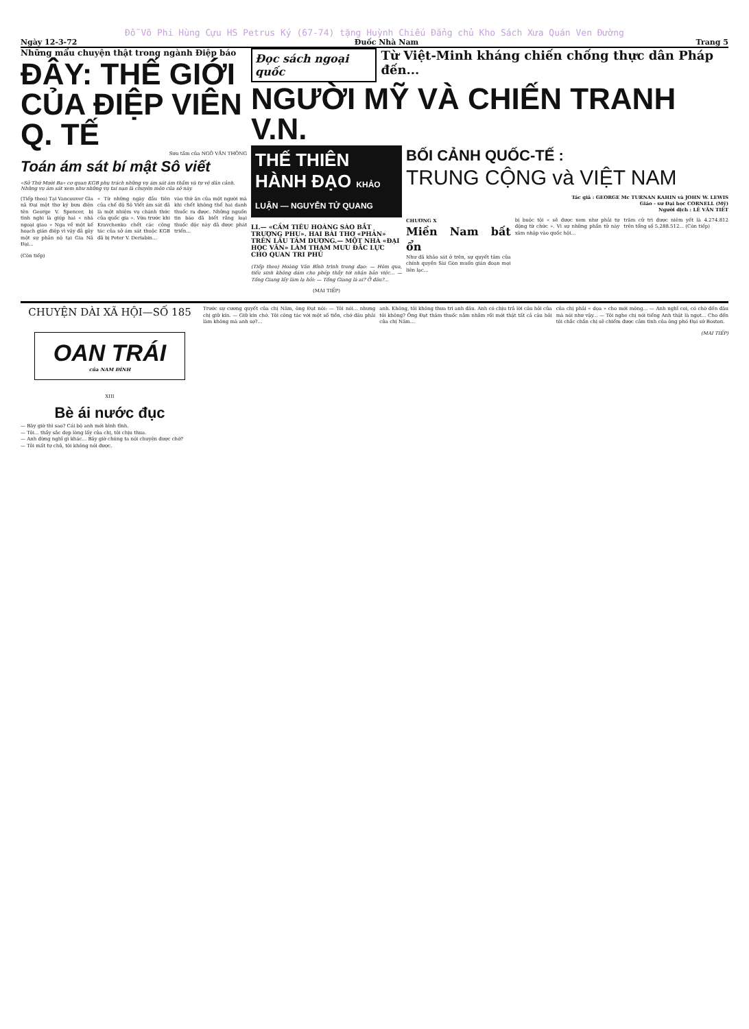Đỗ Võ Phi Hùng Cựu HS Petrus Ký (67-74) tặng Huỳnh Chiếu Đẳng chủ Kho Sách Xưa Quán Ven Đường
Ngày 12-3-72 Đuốc Nhà Nam Trang 5
Những mẩu chuyện thật trong ngành Điệp báo
ĐÂY: THẾ GIỚI CỦA ĐIỆP VIÊN Q. TẾ
Sưu tầm của NGÔ VĂN THÔNG
Toán ám sát bí mật Sô viết
«Sở Thứ Mười Ba» cơ quan KGB phụ trách những vụ ám sát ám thầm và tự vệ dân cảnh. Những vụ ám sát xem như những vụ tai nạn là chuyên môn của sở này.
(Tiếp theo) Tại Vancouver Gia nã Đại một thơ ký bưu điện tên George V. Spencer, bị tình nghi là giúp hai « nhà ngoại giao » Nga về một kế hoạch gián điệp vì vậy đã gây một sự phản nộ tại Gia Nã Đại...
« Từ những ngày đầu tiên của chế độ Sô Viết ám sát đã là một nhiệm vụ chánh thức của quốc gia ». Vừa trước khi Kravchenko chết các công tác của sở ám sát thuộc KGB đã bị Peter V. Deriabin...
vào thứ ăn của một người mà khi chết không thể hai danh thuốc ra được. Những nguồn tin báo đã biết rằng loại thuốc độc này đã được phát triển...
(Còn tiếp)
Đọc sách ngoại quốc Từ Việt-Minh kháng chiến chống thực dân Pháp đến...
NGƯỜI MỸ VÀ CHIẾN TRANH V.N.
THẾ THIÊN HÀNH ĐẠO KHẢO LUẬN — NGUYỄN TỬ QUANG
LI.— «CẦM TIÊU HOÀNG SÀO BẮT TRƯỢNG PHU». HAI BÀI THƠ «PHẢN» TRÊN LẦU TÂM DƯƠNG.— MỘT NHÀ «ĐẠI HỌC VĂN» LÀM THAM MƯU ĐẮC LỰC CHO QUAN TRI PHỦ
(Tiếp theo) Hoàng Văn Bỉnh trình trong đạo: — Hôm qua, tiểu sinh không dám cho phép thầy tới nhận bản việc... — Tống Giang lấy làm lạ hỏi: — Tống Giang là ai? Ở đâu?...
(MAI TIẾP)
BỐI CẢNH QUỐC-TẾ :
TRUNG CỘNG và VIỆT NAM
Tác giả : GEORGE Mc TURNAN KAHIN và JOHN W. LEWIS
Giáo - sư Đại học CORNELL (Mỹ)
Người dịch : LÊ VĂN TIẾT
CHƯƠNG X
Miền Nam bất ổn
Như đã khảo sát ở trên, sự quyết tâm của chính quyền Sài Gòn muốn gián đoạn mọi liên lạc...
bị buộc tội « sẽ được xem như phải tự động từ chức ». Vì sự những phần tử này xâm nhập vào quốc hội...
trăm cử tri được niêm yết là 4.274.812 trên tổng số 5.288.512... (Còn tiếp)
CHUYỆN DÀI XÃ HỘI—SỐ 185
OAN TRÁI
của NAM ĐÌNH
XIII
Bè ái nước đục
— Bây giờ thì sao? Cái bộ anh mới bình tĩnh.
— Tôi... thấy sắc đẹp lòng lấy của chị, tôi chịu thua.
— Anh đừng nghĩ gì khác... Bây giờ chúng ta nói chuyện được chớ?
— Tôi mất tự chủ, tôi không nói được.
Trước sự cương quyết của chị Năm, ông Đạt nói: — Tôi nói... nhưng chị giữ kín. — Giữ kín chớ. Tôi công tác với một số tiền, chớ đâu phải làm không mà anh sợ?...
anh. Không, tôi không thưa tri anh đâu. Anh có chịu trả lời câu hỏi của tôi không? Ông Đạt thâm thuốc nằm nhằm rồi mới thật tất cả câu hỏi của chị Năm...
của chị phải « dọa » cho mới mông... — Anh nghĩ coi, có chờ đến đâu mà nói như vậy... — Tôi nghe chị nói tiếng Anh thật là ngọt... Cho đến tôi chắc chắn chị sẽ chiếm được cảm tình của ông phó Đại sứ Boston.
(MAI TIẾP)